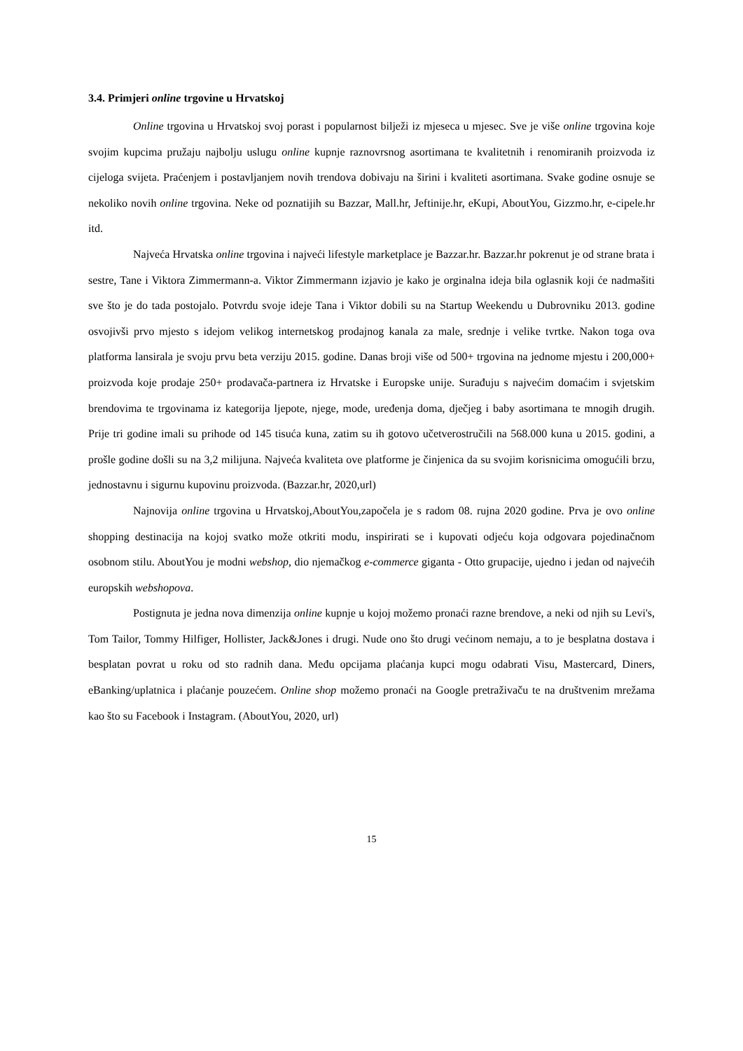3.4. Primjeri online trgovine u Hrvatskoj
Online trgovina u Hrvatskoj svoj porast i popularnost bilježi iz mjeseca u mjesec. Sve je više online trgovina koje svojim kupcima pružaju najbolju uslugu online kupnje raznovrsnog asortimana te kvalitetnih i renomiranih proizvoda iz cijeloga svijeta. Praćenjem i postavljanjem novih trendova dobivaju na širini i kvaliteti asortimana. Svake godine osnuje se nekoliko novih online trgovina. Neke od poznatijih su Bazzar, Mall.hr, Jeftinije.hr, eKupi, AboutYou, Gizzmo.hr, e-cipele.hr itd.
Najveća Hrvatska online trgovina i najveći lifestyle marketplace je Bazzar.hr. Bazzar.hr pokrenut je od strane brata i sestre, Tane i Viktora Zimmermann-a. Viktor Zimmermann izjavio je kako je orginalna ideja bila oglasnik koji će nadmašiti sve što je do tada postojalo. Potvrdu svoje ideje Tana i Viktor dobili su na Startup Weekendu u Dubrovniku 2013. godine osvojivši prvo mjesto s idejom velikog internetskog prodajnog kanala za male, srednje i velike tvrtke. Nakon toga ova platforma lansirala je svoju prvu beta verziju 2015. godine. Danas broji više od 500+ trgovina na jednome mjestu i 200,000+ proizvoda koje prodaje 250+ prodavača-partnera iz Hrvatske i Europske unije. Surađuju s najvećim domaćim i svjetskim brendovima te trgovinama iz kategorija ljepote, njege, mode, uređenja doma, dječjeg i baby asortimana te mnogih drugih. Prije tri godine imali su prihode od 145 tisuća kuna, zatim su ih gotovo učetverostručili na 568.000 kuna u 2015. godini, a prošle godine došli su na 3,2 milijuna. Najveća kvaliteta ove platforme je činjenica da su svojim korisnicima omogućili brzu, jednostavnu i sigurnu kupovinu proizvoda. (Bazzar.hr, 2020,url)
Najnovija online trgovina u Hrvatskoj,AboutYou,započela je s radom 08. rujna 2020 godine. Prva je ovo online shopping destinacija na kojoj svatko može otkriti modu, inspirirati se i kupovati odjeću koja odgovara pojedinačnom osobnom stilu. AboutYou je modni webshop, dio njemačkog e-commerce giganta - Otto grupacije, ujedno i jedan od najvećih europskih webshopova.
Postignuta je jedna nova dimenzija online kupnje u kojoj možemo pronaći razne brendove, a neki od njih su Levi's, Tom Tailor, Tommy Hilfiger, Hollister, Jack&Jones i drugi. Nude ono što drugi većinom nemaju, a to je besplatna dostava i besplatan povrat u roku od sto radnih dana. Među opcijama plaćanja kupci mogu odabrati Visu, Mastercard, Diners, eBanking/uplatnica i plaćanje pouzećem. Online shop možemo pronaći na Google pretraživaču te na društvenim mrežama kao što su Facebook i Instagram. (AboutYou, 2020, url)
15